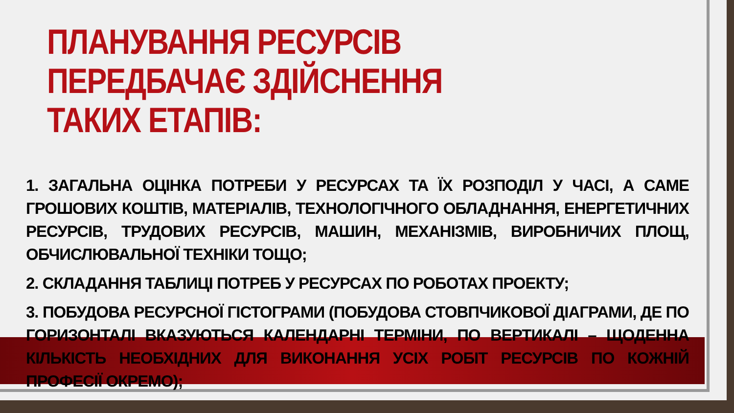ПЛАНУВАННЯ РЕСУРСІВ ПЕРЕДБАЧАЄ ЗДІЙСНЕННЯ ТАКИХ ЕТАПІВ:
1. ЗАГАЛЬНА ОЦІНКА ПОТРЕБИ У РЕСУРСАХ ТА ЇХ РОЗПОДІЛ У ЧАСІ, А САМЕ ГРОШОВИХ КОШТІВ, МАТЕРІАЛІВ, ТЕХНОЛОГІЧНОГО ОБЛАДНАННЯ, ЕНЕРГЕТИЧНИХ РЕСУРСІВ, ТРУДОВИХ РЕСУРСІВ, МАШИН, МЕХАНІЗМІВ, ВИРОБНИЧИХ ПЛОЩ, ОБЧИСЛЮВАЛЬНОЇ ТЕХНІКИ ТОЩО;
2. СКЛАДАННЯ ТАБЛИЦІ ПОТРЕБ У РЕСУРСАХ ПО РОБОТАХ ПРОЕКТУ;
3. ПОБУДОВА РЕСУРСНОЇ ГІСТОГРАМИ (ПОБУДОВА СТОВПЧИКОВОЇ ДІАГРАМИ, ДЕ ПО ГОРИЗОНТАЛІ ВКАЗУЮТЬСЯ КАЛЕНДАРНІ ТЕРМІНИ, ПО ВЕРТИКАЛІ – ЩОДЕННА КІЛЬКІСТЬ НЕОБХІДНИХ ДЛЯ ВИКОНАННЯ УСІХ РОБІТ РЕСУРСІВ ПО КОЖНІЙ ПРОФЕСІЇ ОКРЕМО);